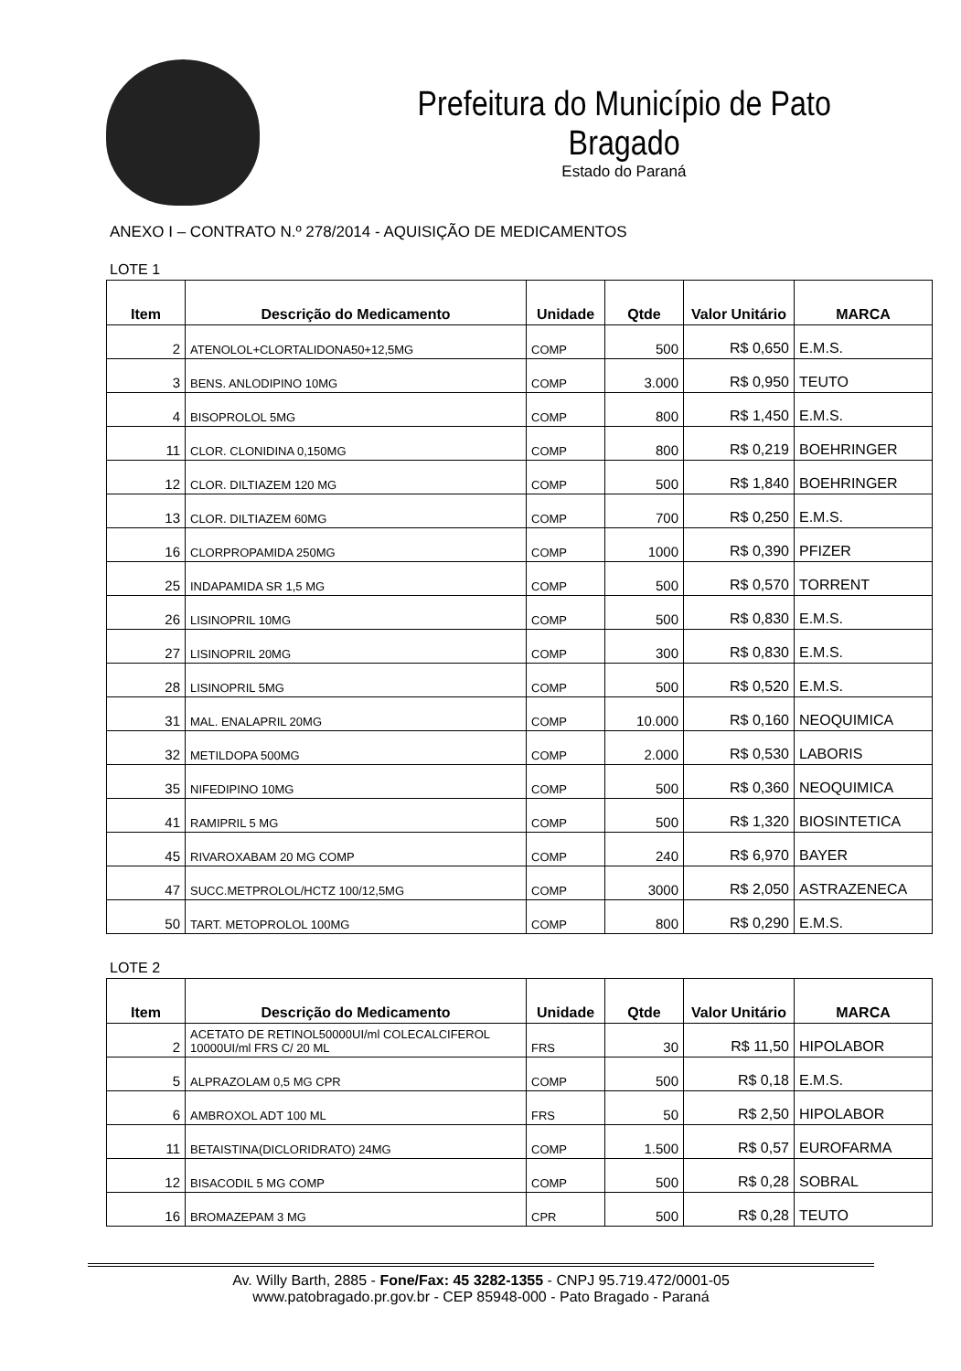Prefeitura do Município de Pato Bragado
Estado do Paraná
ANEXO I – CONTRATO N.º 278/2014 - AQUISIÇÃO DE MEDICAMENTOS
LOTE 1
| Item | Descrição do Medicamento | Unidade | Qtde | Valor Unitário | MARCA |
| --- | --- | --- | --- | --- | --- |
| 2 | ATENOLOL+CLORTALIDONA50+12,5MG | COMP | 500 | R$ 0,650 | E.M.S. |
| 3 | BENS. ANLODIPINO 10MG | COMP | 3.000 | R$ 0,950 | TEUTO |
| 4 | BISOPROLOL 5MG | COMP | 800 | R$ 1,450 | E.M.S. |
| 11 | CLOR. CLONIDINA 0,150MG | COMP | 800 | R$ 0,219 | BOEHRINGER |
| 12 | CLOR. DILTIAZEM 120 MG | COMP | 500 | R$ 1,840 | BOEHRINGER |
| 13 | CLOR. DILTIAZEM 60MG | COMP | 700 | R$ 0,250 | E.M.S. |
| 16 | CLORPROPAMIDA 250MG | COMP | 1000 | R$ 0,390 | PFIZER |
| 25 | INDAPAMIDA SR 1,5 MG | COMP | 500 | R$ 0,570 | TORRENT |
| 26 | LISINOPRIL 10MG | COMP | 500 | R$ 0,830 | E.M.S. |
| 27 | LISINOPRIL 20MG | COMP | 300 | R$ 0,830 | E.M.S. |
| 28 | LISINOPRIL 5MG | COMP | 500 | R$ 0,520 | E.M.S. |
| 31 | MAL. ENALAPRIL 20MG | COMP | 10.000 | R$ 0,160 | NEOQUIMICA |
| 32 | METILDOPA 500MG | COMP | 2.000 | R$ 0,530 | LABORIS |
| 35 | NIFEDIPINO 10MG | COMP | 500 | R$ 0,360 | NEOQUIMICA |
| 41 | RAMIPRIL 5 MG | COMP | 500 | R$ 1,320 | BIOSINTETICA |
| 45 | RIVAROXABAM 20 MG COMP | COMP | 240 | R$ 6,970 | BAYER |
| 47 | SUCC.METPROLOL/HCTZ 100/12,5MG | COMP | 3000 | R$ 2,050 | ASTRAZENECA |
| 50 | TART. METOPROLOL 100MG | COMP | 800 | R$ 0,290 | E.M.S. |
LOTE 2
| Item | Descrição do Medicamento | Unidade | Qtde | Valor Unitário | MARCA |
| --- | --- | --- | --- | --- | --- |
| 2 | ACETATO DE RETINOL50000UI/ml COLECALCIFEROL 10000UI/ml FRS C/ 20 ML | FRS | 30 | R$ 11,50 | HIPOLABOR |
| 5 | ALPRAZOLAM 0,5 MG CPR | COMP | 500 | R$ 0,18 | E.M.S. |
| 6 | AMBROXOL ADT 100 ML | FRS | 50 | R$ 2,50 | HIPOLABOR |
| 11 | BETAISTINA(DICLORIDRATO) 24MG | COMP | 1.500 | R$ 0,57 | EUROFARMA |
| 12 | BISACODIL 5 MG COMP | COMP | 500 | R$ 0,28 | SOBRAL |
| 16 | BROMAZEPAM 3 MG | CPR | 500 | R$ 0,28 | TEUTO |
Av. Willy Barth, 2885 - Fone/Fax: 45 3282-1355 - CNPJ 95.719.472/0001-05
www.patobragado.pr.gov.br - CEP 85948-000 - Pato Bragado - Paraná